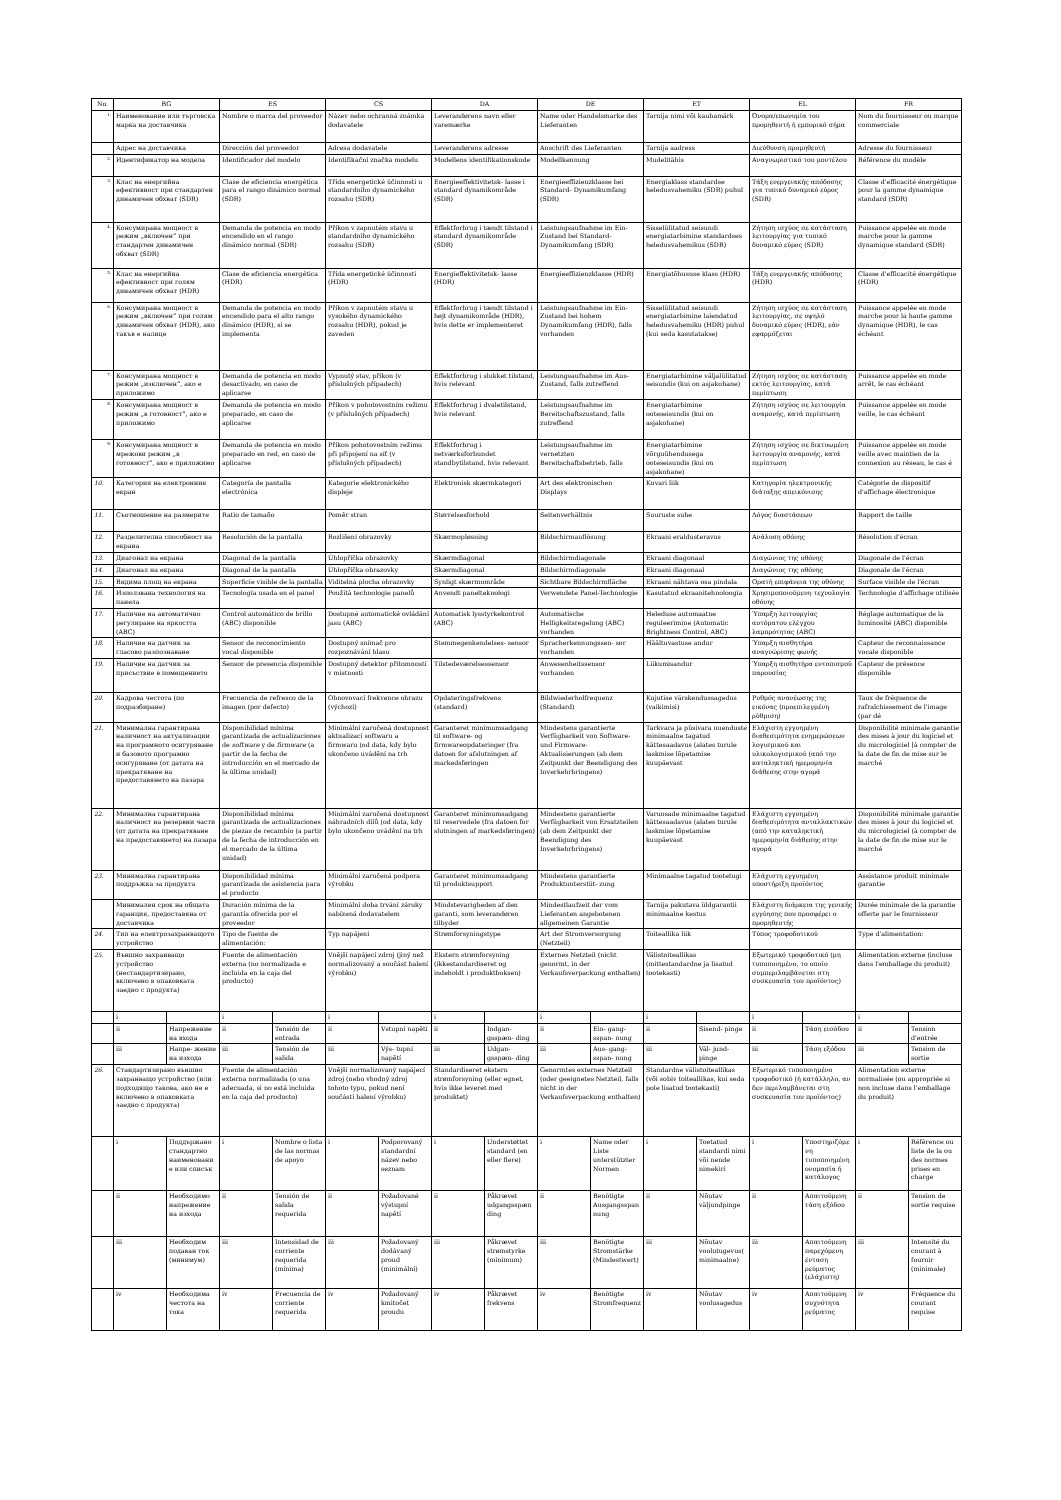| No. | BG | | ES | | CS | | DA | | DE | | ET | | EL | | FR | |
| --- | --- | --- | --- | --- | --- | --- | --- | --- | --- | --- | --- | --- | --- | --- | --- | --- |
| 1. | Наименование или търговска марка на доставчика | | Nombre o marca del proveedor | | Název nebo ochranná známka dodavatele | | Leverandørens navn eller varemærke | | Name oder Handelsmarke des Lieferanten | | Tarnija nimi või kaubamärk | | Όνομα/επωνυμία του προμηθευτή ή εμπορικό σήμα | | Nom du fournisseur ou marque commerciale | |
| | Адрес на доставчика | | Dirección del proveedor | | Adresa dodavatele | | Leverandørens adresse | | Anschrift des Lieferanten | | Tarnija aadress | | Διεύθυνση προμηθευτή | | Adresse du fournisseur | |
| 2. | Идентификатор на модела | | Identificador del modelo | | Identifikační značka modelu | | Modellens identifikationskode | | Modellkennung | | Mudelitähis | | Αναγνωριστικό του μοντέλου | | Référence du modèle | |
| 3. | Клас на енергийна ефективност при стандартен динамичен обхват (SDR) | | Clase de eficiencia energética para el rango dinámico normal (SDR) | | Třída energetické účinnosti u standardního dynamického rozsahu (SDR) | | Energieeffektivitetsk- lasse i standard dynamikområde (SDR) | | Energieeffizienzklasse bei Standard- Dynamikumfang (SDR) | | Energiaklass standardse heledusvahemiku (SDR) puhul | | Τάξη ενεργειακής απόδοσης για τυπικό δυναμικό εύρος (SDR) | | Classe d'efficacité énergétique pour la gamme dynamique standard (SDR) | |
| 4. | Консумирана мощност в режим „включен“ при стандартен динамичен обхват (SDR) | | Demanda de potencia en modo encendido en el rango dinámico normal (SDR) | | Příkon v zapnutém stavu u standardního dynamického rozsahu (SDR) | | Effektforbrug i tændt tilstand i standard dynamikområde (SDR) | | Leistungsaufnahme im Ein-Zustand bei Standard-Dynamikumfang (SDR) | | Sisselülitatud seisundi energiatarbimine standardses heledusvahemikus (SDR) | | Ζήτηση ισχύος σε κατάσταση λειτουργίας για τυπικό δυναμικό εύρος (SDR) | | Puissance appelée en mode marche pour la gamme dynamique standard (SDR) | |
| 5. | Клас на енергийна ефективност при голям динамичен обхват (HDR) | | Clase de eficiencia energética (HDR) | | Třída energetické účinnosti (HDR) | | Energieffektivitetsk- lasse (HDR) | | Energieeffizienzklasse (HDR) | | Energiatõhususe klass (HDR) | | Τάξη ενεργειακής απόδοσης (HDR) | | Classe d'efficacité énergétique (HDR) | |
| 6. | Консумирана мощност в режим „включен“ при голям динамичен обхват (HDR), ако такъв е налице | | Demanda de potencia en modo encendido para el alto rango dinámico (HDR), si se implementa | | Příkon v zapnutém stavu u vysokého dynamického rozsahu (HDR), pokud je zaveden | | Effektforbrug i tændt tilstand i højt dynamikområde (HDR), hvis dette er implementeret | | Leistungsaufnahme im Ein-Zustand bei hohem Dynamikumfang (HDR), falls vorhanden | | Sisselülitatud seisundi energiatarbimine laiendatud heledusvahemiku (HDR) puhul (kui seda kasutatakse) | | Ζήτηση ισχύος σε κατάσταση λειτουργίας, σε υψηλό δυναμικό εύρος (HDR), εάν εφαρμόζεται | | Puissance appelée en mode marche pour la haute gamme dynamique (HDR), le cas échéant | |
| 7. | Консумирана мощност в режим „изключен“, ако е приложимо | | Demanda de potencia en modo desactivado, en caso de aplicarse | | Vypnutý stav, příkon (v příslušných případech) | | Effektforbrug i slukket tilstand, hvis relevant | | Leistungsaufnahme im Aus-Zustand, falls zutreffend | | Energiatarbimine väljalülitatud seisundis (kui on asjakohane) | | Ζήτηση ισχύος σε κατάσταση εκτός λειτουργίας, κατά περίπτωση | | Puissance appelée en mode arrêt, le cas échéant | |
| 8. | Консумирана мощност в режим „в готовност“, ако е приложимо | | Demanda de potencia en modo preparado, en caso de aplicarse | | Příkon v pohotovostním režimu (v příslušných případech) | | Effektforbrug i dvaletilstand, hvis relevant | | Leistungsaufnahme im Bereitschaftszustand, falls zutreffend | | Energiatarbimine ooteseisundis (kui on asjakohane) | | Ζήτηση ισχύος σε λειτουργία αναμονής, κατά περίπτωση | | Puissance appelée en mode veille, le cas échéant | |
| 9. | Консумирана мощност в мрежови режим „в готовност“, ако е приложимо | | Demanda de potencia en modo preparado en red, en caso de aplicarse | | Příkon pohotovostním režimu při připojení na síť (v příslušných případech) | | Effektforbrug i netværksforbundet standbytilstand, hvis relevant | | Leistungsaufnahme im vernetzten Bereitschaftsbetrieb, falls | | Energiatarbimine võrguühendusega ooteseisundis (kui on asjakohane) | | Ζήτηση ισχύος σε δικτυωμένη λειτουργία αναμονής, κατά περίπτωση | | Puissance appelée en mode veille avec maintien de la connexion au réseau, le cas é | |
| 10. | Категория на електронния екран | | Categoría de pantalla electrónica | | Kategorie elektronického displeje | | Elektronisk skærmkategori | | Art des elektronischen Displays | | Kuvari liik | | Κατηγορία ηλεκτρονικής διάταξης απεικόνισης | | Catégorie de dispositif d'affichage électronique | |
| 11. | Съотношение на размерите | | Ratio de tamaño | | Poměr stran | | Størrelsesforhold | | Seitenverhältnis | | Suuruste suhe | | Λόγος διαστάσεων | | Rapport de taille | |
| 12. | Разделителна способност на екрана | | Resolución de la pantalla | | Rozlišení obrazovky | | Skærmopløsning | | Bildschirmauflösung | | Ekraani eraldusteravus | | Ανάλυση οθόνης | | Résolution d'écran | |
| 13. | Диагонал на екрана | | Diagonal de la pantalla | | Úhlopříčka obrazovky | | Skærmdiagonal | | Bildschirmdiagonale | | Ekraani diagonaal | | Διαγώνιος της οθόνης | | Diagonale de l'écran | |
| 14. | Диагонал на екрана | | Diagonal de la pantalla | | Úhlopříčka obrazovky | | Skærmdiagonal | | Bildschirmdiagonale | | Ekraani diagonaal | | Διαγώνιος της οθόνης | | Diagonale de l'écran | |
| 15. | Видима площ на екрана | | Superficie visible de la pantalla | | Viditelná plocha obrazovky | | Synligt skærmområde | | Sichtbare Bildschirmfläche | | Ekraani nähtava osa pindala | | Ορατή επιφάνεια της οθόνης | | Surface visible de l'écran | |
| 16. | Използвана технология на панела | | Tecnología usada en el panel | | Použitá technologie panelů | | Anvendt panelteknologi | | Verwendete Panel-Technologie | | Kasutatud ekraanitehnoloogia | | Χρησιμοποιούμενη τεχνολογία οθόνης | | Technologie d'affichage utilisée | |
| 17. | Наличие на автоматично регулиране на яркостта (ABC) | | Control automático de brillo (ABC) disponible | | Dostupné automatické ovládání jasu (ABC) | | Automatisk lysstyrkekontrol (ABC) | | Automatische Helligkeitsregelung (ABC) vorhanden | | Heleduse automaatne reguleerimine (Automatic Brightness Control, ABC) | | Ύπαρξη λειτουργίας αυτόματου ελέγχου λαμπρότητας (ABC) | | Réglage automatique de la luminosité (ABC) disponible | |
| 18. | Наличие на датчик за гласово разпознаване | | Sensor de reconocimiento vocal disponible | | Dostupný snímač pro rozpoznávání hlasu | | Stemmegenkendelses- sensor | | Spracherkennungssen- sor vorhanden | | Häältuvastuse andur | | Ύπαρξη αισθητήρα αναγνώρισης φωνής | | Capteur de reconnaissance vocale disponible | |
| 19. | Наличие на датчик за присъствие в помещението | | Sensor de presencia disponible | | Dostupný detektor přítomnosti v místnosti | | Tilstedeværelsessensor | | Anwesenheitssensor vorhanden | | Liikumisandur | | Ύπαρξη αισθητήρα εντοπισμού παρουσίας | | Capteur de présence disponible | |
| 20. | Кадрова честота (по подразбиране) | | Frecuencia de refresco de la imagen (por defecto) | | Obnovovací frekvence obrazu (výchozí) | | Opdateringsfrekvens (standard) | | Bildwiederholfrequenz (Standard) | | Kujutise värskendussagedus (vaikimisi) | | Ρυθμός ανανέωσης της εικόνας (προεπιλεγμένη ρύθμιση) | | Taux de fréquence de rafraîchissement de l'image (par dé | |
| 21. | Минимална гарантирана наличност на актуализации на програмното осигуряване и базовото програмно осигуряване (от датата на прекратяване на предоставянето на пазара | | Disponibilidad mínima garantizada de actualizaciones de software y de firmware (a partir de la fecha de introducción en el mercado de la última unidad) | | Minimální zaručená dostupnost aktualizací softwaru a firmwaru (od data, kdy bylo ukončeno uvádění na trh | | Garanteret minimumsadgang til software- og firmwareopdateringer (fra datoen for afslutningen af markedsføringen | | Mindestens garantierte Verfügbarkeit von Software- und Firmware- Aktualisierungen (ab dem Zeitpunkt der Beendigung des Inverkehrbringens) | | Tarkvara ja püsivara uuenduste minimaalne tagatud kättesaadavus (alates turule laskmise lõpetamise kuupäevast | | Ελάχιστη εγγυημένη διαθεσιμότητα ενημερώσεων λογισμικού και υλικολογισμικού (από την καταληκτική ημερομηνία διάθεσης στην αγορά | | Disponibilité minimale garantie des mises à jour du logiciel et du micrologiciel [à compter de la date de fin de mise sur le marché | |
| 22. | Минимална гарантирана наличност на резервни части (от датата на прекратяване на предоставянето) на пазара | | Disponibilidad mínima garantizada de actualizaciones de piezas de recambio (a partir de la fecha de introducción en el mercado de la última unidad) | | Minimální zaručená dostupnost náhradních dílů (od data, kdy bylo ukončeno uvádění na trh | | Garanteret minimumsadgang til reservedele (fra datoen for slutningen af markedsføringen) | | Mindestens garantierte Verfügbarkeit von Ersatzteilen (ab dem Zeitpunkt der Beendigung des Inverkehrbringens) | | Varuosade minimaalne tagatud kättesaadavus (alates turule laskmise lõpetamise kuupäevast | | Ελάχιστη εγγυημένη διαθεσιμότητα ανταλλακτικών (από την καταληκτική ημερομηνία διάθεσης στην αγορά | | Disponibilité minimale garantie des mises à jour du logiciel et du micrologiciel (à compter de la date de fin de mise sur le marché | |
| 23. | Минимална гарантирана поддръжка за продукта | | Disponibilidad mínima garantizada de asistencia para el producto | | Minimální zaručená podpora výrobku | | Garanteret minimumsadgang til produktsupport | | Mindestens garantierte Produktunterstüt- zung | | Minimaalne tagatud tootetugi | | Ελάχιστη εγγυημένη υποστήριξη προϊόντος | | Assistance produit minimale garantie | |
| | Минимален срок на общата гаранция, предоставяна от доставчика | | Duración mínima de la garantía ofrecida por el proveedor | | Minimální doba trvání záruky nabízená dodavatelem | | Mindstevarigheden af den garanti, som leverandøren tilbyder | | Mindestlaufzeit der vom Lieferanten angebotenen allgemeinen Garantie | | Tarnija pakutava üldgarantii minimaalne kestus | | Ελάχιστη διάρκεια της γενικής εγγύησης που προσφέρει ο προμηθευτής | | Durée minimale de la garantie offerte par le fournisseur | |
| 24. | Тип на електрозахранващото устройство | | Tipo de fuente de alimentación: | | Typ napájení | | Strømforsyningstype | | Art der Stromversorgung (Netzteil) | | Toiteallika liik | | Τύπος τροφοδοτικού | | Type d'alimentation: | |
| 25. | Външно захранващо устройство (нестандартизирано, включено в опаковката заедно с продукта) | | Fuente de alimentación externa (no normalizada e incluida en la caja del producto) | | Vnější napájecí zdroj (jiný než normalizovaný a součást balení výrobku) | | Ekstern strømforsyning (ikkestandardiseret og indeholdt i produktboksen) | | Externes Netzteil (nicht genormt, in der Verkaufsverpackung enthalten) | | Välistoiteallikas (mittestandardne ja lisatud tootekasti) | | Εξωτερικό τροφοδοτικό (μη τυποποιημένο, το οποίο συμπεριλαμβάνεται στη συσκευασία του προϊόντος) | | Alimentation externe (incluse dans l'emballage du produit) | |
| | i | | i | | i | | i | | i | | i | | i | | i | |
| | ii | Напрежение на входа | ii | Tensión de entrada | ii | Vstupní napětí | ii | Indgan- gsspæn- ding | ii | Ein- gang- sspan- nung | ii | Sisend- pinge | ii | Τάση εισόδου | ii | Tension d'entrée |
| | iii | Напре- жение на изхода | iii | Tensión de salida | iii | Výs- tupní napětí | iii | Udgan- gsspæn- ding | iii | Aus- gang- sspan- nung | iii | Väl- jund- pinge | iii | Τάση εξόδου | iii | Tension de sortie |
| 26. | Стандартизирано външно захранващо устройство (или подходящо такова, ако не е включено в опаковката заедно с продукта) | | Fuente de alimentación externa normalizada (o una adecuada, si no está incluida en la caja del producto) | | Vnější normalizovaný napájecí zdroj (nebo vhodný zdroj tohoto typu, pokud není součástí balení výrobku) | | Standardiseret ekstern strømforsyning (eller egnet, hvis ikke leveret med produktet) | | Genormtes externes Netzteil (oder geeignetes Netzteil, falls nicht in der Verkaufsverpackung enthalten) | | Standardne välistoiteallikas (või sobiv toiteallikas, kui seda pole lisatud tootekasti) | | Εξωτερικό τυποποιημένο τροφοδοτικό (ή κατάλληλο, αν δεν περιλαμβάνεται στη συσκευασία του προϊόντος) | | Alimentation externe normalisée (ou appropriée si non incluse dans l'emballage du produit) | |
| | i | Поддържано стандартно наименование или списък | i | Nombre o lista de las normas de apoyo | i | Podporovaný standardní název nebo seznam | i | Understøttet standard (en eller flere) | i | Name oder Liste unterstützter Normen | i | Toetatud standardi nimi või nende nimekiri | i | Υποστηριζόμενη τυποποιημένη ονομασία ή κατάλογος | i | Référence ou liste de la ou des normes prises en charge |
| | ii | Необходимо напрежение на изхода | ii | Tensión de salida requerida | ii | Požadované výstupní napětí | ii | Påkrævet udgangsspænding | ii | Benötigte Ausgangsspannung | ii | Nõutav väljundpinge | ii | Απαιτούμενη τάση εξόδου | ii | Tension de sortie requise |
| | iii | Необходим подаван ток (минимум) | iii | Intensidad de corriente requerida (mínima) | iii | Požadovaný dodávaný proud (minimální) | iii | Påkrævet strømstyrke (minimum) | iii | Benötigte Stromstärke (Mindestwert) | iii | Nõutav voolutugevus( minimaalne) | iii | Απαιτούμενη παρεχόμενη ένταση ρεύματος (ελάχιστη) | iii | Intensité du courant à fournir (minimale) |
| | iv | Необходима честота на тока | iv | Frecuencia de corriente requerida | iv | Požadovaný kmitočet proudu | iv | Påkrævet frekvens | iv | Benötigte Stromfrequenz | iv | Nõutav voolusagedus | iv | Απαιτούμενη συχνότητα ρεύματος | iv | Fréquence du courant requise |